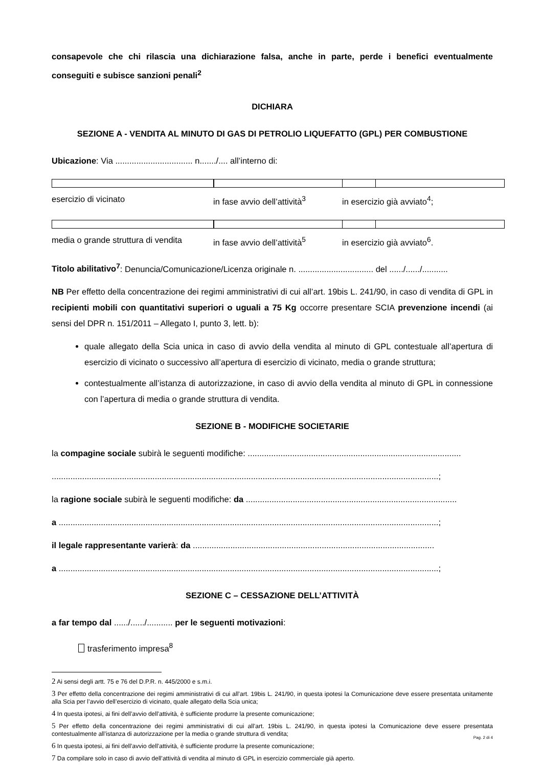consapevole che chi rilascia una dichiarazione falsa, anche in parte, perde i benefici eventualmente conseguiti e subisce sanzioni penali<sup>2</sup>
DICHIARA
SEZIONE A - VENDITA AL MINUTO DI GAS DI PETROLIO LIQUEFATTO (GPL) PER COMBUSTIONE
Ubicazione: Via ................................. n......./.... all’interno di:
esercizio di vicinato in fase avvio dell’attività<sup>3</sup> in esercizio già avviato<sup>4</sup>;
media o grande struttura di vendita in fase avvio dell’attività<sup>5</sup> in esercizio già avviato<sup>6</sup>.
Titolo abilitativo<sup>7</sup>: Denuncia/Comunicazione/Licenza originale n. ................................ del ....../....../...........
NB Per effetto della concentrazione dei regimi amministrativi di cui all’art. 19bis L. 241/90, in caso di vendita di GPL in recipienti mobili con quantitativi superiori o uguali a 75 Kg occorre presentare SCIA prevenzione incendi (ai sensi del DPR n. 151/2011 – Allegato I, punto 3, lett. b):
quale allegato della Scia unica in caso di avvio della vendita al minuto di GPL contestuale all’apertura di esercizio di vicinato o successivo all’apertura di esercizio di vicinato, media o grande struttura;
contestualmente all’istanza di autorizzazione, in caso di avvio della vendita al minuto di GPL in connessione con l’apertura di media o grande struttura di vendita.
SEZIONE B - MODIFICHE SOCIETARIE
la compagine sociale subirà le seguenti modifiche: ...........................................................................................
.....................................................................................................................................................................;
la ragione sociale subirà le seguenti modifiche: da ..........................................................................................
a ..................................................................................................................................................................;
il legale rappresentante varierà: da .......................................................................................................
a ..................................................................................................................................................................;
SEZIONE C – CESSAZIONE DELL’ATTIVITÀ
a far tempo dal ....../....../........... per le seguenti motivazioni:
trasferimento impresa<sup>8</sup>
2 Ai sensi degli artt. 75 e 76 del D.P.R. n. 445/2000 e s.m.i.
3 Per effetto della concentrazione dei regimi amministrativi di cui all’art. 19bis L. 241/90, in questa ipotesi la Comunicazione deve essere presentata unitamente alla Scia per l’avvio dell’esercizio di vicinato, quale allegato della Scia unica;
4 In questa ipotesi, ai fini dell’avvio dell’attività, è sufficiente produrre la presente comunicazione;
5 Per effetto della concentrazione dei regimi amministrativi di cui all’art. 19bis L. 241/90, in questa ipotesi la Comunicazione deve essere presentata contestualmente all’istanza di autorizzazione per la media o grande struttura di vendita;
6 In questa ipotesi, ai fini dell’avvio dell’attività, è sufficiente produrre la presente comunicazione;
7 Da compilare solo in caso di avvio dell’attività di vendita al minuto di GPL in esercizio commerciale già aperto.
Pag. 2 di 4